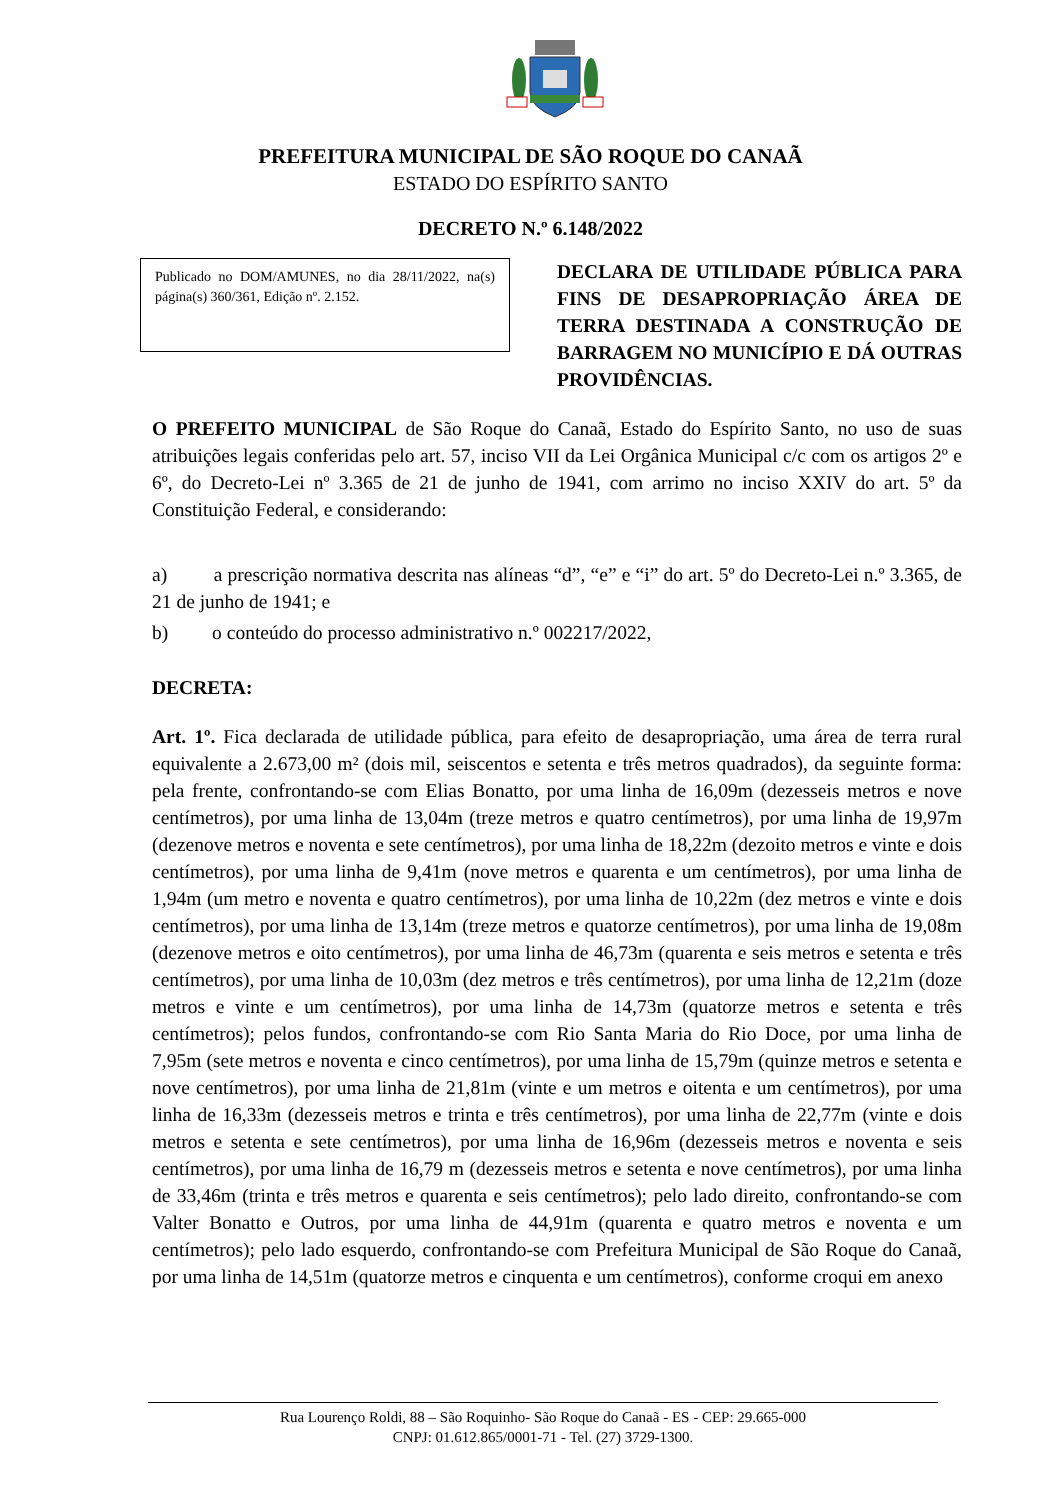PREFEITURA MUNICIPAL DE SÃO ROQUE DO CANAÃ
ESTADO DO ESPÍRITO SANTO
DECRETO N.º 6.148/2022
Publicado no DOM/AMUNES, no dia 28/11/2022, na(s) página(s) 360/361, Edição nº. 2.152.
DECLARA DE UTILIDADE PÚBLICA PARA FINS DE DESAPROPRIAÇÃO ÁREA DE TERRA DESTINADA A CONSTRUÇÃO DE BARRAGEM NO MUNICÍPIO E DÁ OUTRAS PROVIDÊNCIAS.
O PREFEITO MUNICIPAL de São Roque do Canaã, Estado do Espírito Santo, no uso de suas atribuições legais conferidas pelo art. 57, inciso VII da Lei Orgânica Municipal c/c com os artigos 2º e 6º, do Decreto-Lei nº 3.365 de 21 de junho de 1941, com arrimo no inciso XXIV do art. 5º da Constituição Federal, e considerando:
a) a prescrição normativa descrita nas alíneas “d”, “e” e “i” do art. 5º do Decreto-Lei n.º 3.365, de 21 de junho de 1941; e
b) o conteúdo do processo administrativo n.º 002217/2022,
DECRETA:
Art. 1º. Fica declarada de utilidade pública, para efeito de desapropriação, uma área de terra rural equivalente a 2.673,00 m² (dois mil, seiscentos e setenta e três metros quadrados), da seguinte forma: pela frente, confrontando-se com Elias Bonatto, por uma linha de 16,09m (dezesseis metros e nove centímetros), por uma linha de 13,04m (treze metros e quatro centímetros), por uma linha de 19,97m (dezenove metros e noventa e sete centímetros), por uma linha de 18,22m (dezoito metros e vinte e dois centímetros), por uma linha de 9,41m (nove metros e quarenta e um centímetros), por uma linha de 1,94m (um metro e noventa e quatro centímetros), por uma linha de 10,22m (dez metros e vinte e dois centímetros), por uma linha de 13,14m (treze metros e quatorze centímetros), por uma linha de 19,08m (dezenove metros e oito centímetros), por uma linha de 46,73m (quarenta e seis metros e setenta e três centímetros), por uma linha de 10,03m (dez metros e três centímetros), por uma linha de 12,21m (doze metros e vinte e um centímetros), por uma linha de 14,73m (quatorze metros e setenta e três centímetros); pelos fundos, confrontando-se com Rio Santa Maria do Rio Doce, por uma linha de 7,95m (sete metros e noventa e cinco centímetros), por uma linha de 15,79m (quinze metros e setenta e nove centímetros), por uma linha de 21,81m (vinte e um metros e oitenta e um centímetros), por uma linha de 16,33m (dezesseis metros e trinta e três centímetros), por uma linha de 22,77m (vinte e dois metros e setenta e sete centímetros), por uma linha de 16,96m (dezesseis metros e noventa e seis centímetros), por uma linha de 16,79 m (dezesseis metros e setenta e nove centímetros), por uma linha de 33,46m (trinta e três metros e quarenta e seis centímetros); pelo lado direito, confrontando-se com Valter Bonatto e Outros, por uma linha de 44,91m (quarenta e quatro metros e noventa e um centímetros); pelo lado esquerdo, confrontando-se com Prefeitura Municipal de São Roque do Canaã, por uma linha de 14,51m (quatorze metros e cinquenta e um centímetros), conforme croqui em anexo
Rua Lourenço Roldi, 88 – São Roquinho- São Roque do Canaã - ES - CEP: 29.665-000
CNPJ: 01.612.865/0001-71 - Tel. (27) 3729-1300.